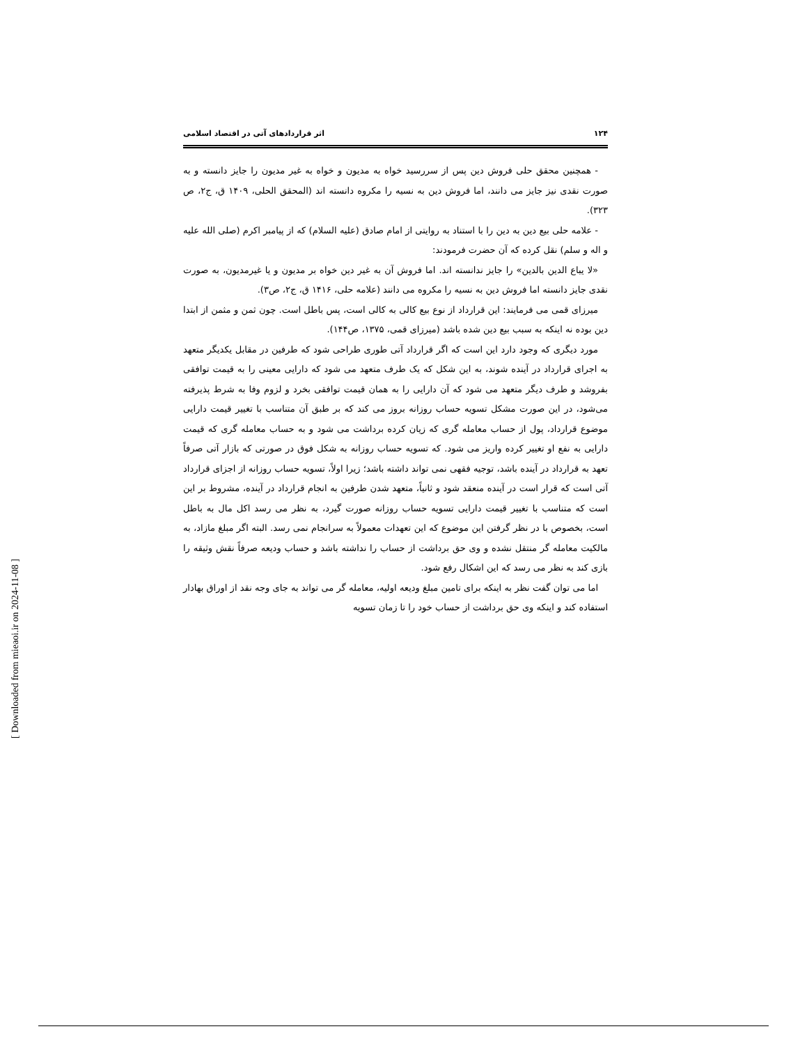۱۲۴ اثر قراردادهای آتی در اقتصاد اسلامی
- همچنین محقق حلی فروش دین پس از سررسید خواه به مدیون و خواه به غیر مدیون را جایز دانسته و به صورت نقدی نیز جایز می دانند، اما فروش دین به نسیه را مکروه دانسته اند (المحقق الحلی، ۱۴۰۹ ق، ج۲، ص ۳۲۳).
- علامه حلی بیع دین به دین را با استناد به روایتی از امام صادق (علیه السلام) که از پیامبر اکرم (صلی الله علیه و اله و سلم) نقل کرده که آن حضرت فرمودند:
«لا یباع الدین بالدین» را جایز ندانسته اند. اما فروش آن به غیر دین خواه بر مدیون و یا غیرمدیون، به صورت نقدی جایز دانسته اما فروش دین به نسیه را مکروه می دانند (علامه حلی، ۱۴۱۶ ق، ج۲، ص۳).
میرزای قمی می فرمایند: این قرارداد از نوع بیع کالی به کالی است، پس باطل است. چون ثمن و مثمن از ابتدا دین بوده نه اینکه به سبب بیع دین شده باشد (میرزای قمی، ۱۳۷۵، ص۱۴۴).
مورد دیگری که وجود دارد این است که اگر قرارداد آتی طوری طراحی شود که طرفین در مقابل یکدیگر متعهد به اجرای قرارداد در آینده شوند، به این شکل که یک طرف متعهد می شود که دارایی معینی را به قیمت توافقی بفروشد و طرف دیگر متعهد می شود که آن دارایی را به همان قیمت توافقی بخرد و لزوم وفا به شرط پذیرفته می‌شود، در این صورت مشکل تسویه حساب روزانه بروز می کند که بر طبق آن متناسب با تغییر قیمت دارایی موضوع قرارداد، پول از حساب معامله گری که زیان کرده برداشت می شود و به حساب معامله گری که قیمت دارایی به نفع او تغییر کرده واریز می شود. که تسویه حساب روزانه به شکل فوق در صورتی که بازار آتی صرفاً تعهد به قرارداد در آینده باشد، توجیه فقهی نمی تواند داشته باشد؛ زیرا اولاً، تسویه حساب روزانه از اجزای قرارداد آتی است که قرار است در آینده منعقد شود و ثانیاً، متعهد شدن طرفین به انجام قرارداد در آینده، مشروط بر این است که متناسب با تغییر قیمت دارایی تسویه حساب روزانه صورت گیرد، به نظر می رسد اکل مال به باطل است، بخصوص با در نظر گرفتن این موضوع که این تعهدات معمولاً به سرانجام نمی رسد. البته اگر مبلغ مازاد، به مالکیت معامله گر منتقل نشده و وی حق برداشت از حساب را نداشته باشد و حساب ودیعه صرفاً نقش وثیقه را بازی کند به نظر می رسد که این اشکال رفع شود.
اما می توان گفت نظر به اینکه برای تامین مبلغ ودیعه اولیه، معامله گر می تواند به جای وجه نقد از اوراق بهادار استفاده کند و اینکه وی حق برداشت از حساب خود را تا زمان تسویه
[ Downloaded from mieaoi.ir on 2024-11-08 ]